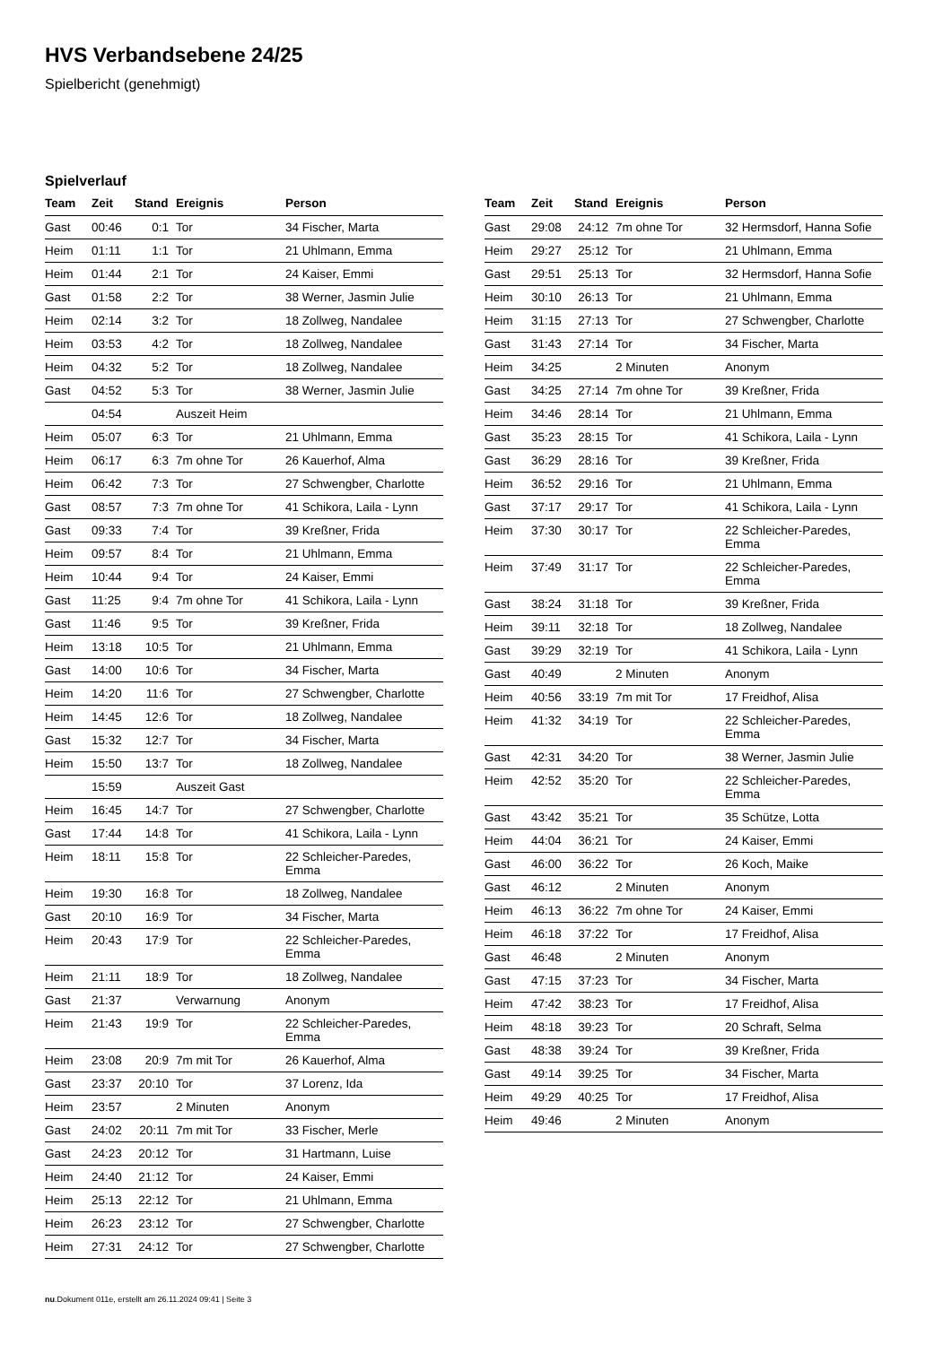HVS Verbandsebene 24/25
Spielbericht (genehmigt)
Spielverlauf
| Team | Zeit | Stand | Ereignis | Person |
| --- | --- | --- | --- | --- |
| Gast | 00:46 | 0:1 | Tor | 34 Fischer, Marta |
| Heim | 01:11 | 1:1 | Tor | 21 Uhlmann, Emma |
| Heim | 01:44 | 2:1 | Tor | 24 Kaiser, Emmi |
| Gast | 01:58 | 2:2 | Tor | 38 Werner, Jasmin Julie |
| Heim | 02:14 | 3:2 | Tor | 18 Zollweg, Nandalee |
| Heim | 03:53 | 4:2 | Tor | 18 Zollweg, Nandalee |
| Heim | 04:32 | 5:2 | Tor | 18 Zollweg, Nandalee |
| Gast | 04:52 | 5:3 | Tor | 38 Werner, Jasmin Julie |
| | 04:54 | | Auszeit Heim | |
| Heim | 05:07 | 6:3 | Tor | 21 Uhlmann, Emma |
| Heim | 06:17 | 6:3 | 7m ohne Tor | 26 Kauerhof, Alma |
| Heim | 06:42 | 7:3 | Tor | 27 Schwengber, Charlotte |
| Gast | 08:57 | 7:3 | 7m ohne Tor | 41 Schikora, Laila - Lynn |
| Gast | 09:33 | 7:4 | Tor | 39 Kreßner, Frida |
| Heim | 09:57 | 8:4 | Tor | 21 Uhlmann, Emma |
| Heim | 10:44 | 9:4 | Tor | 24 Kaiser, Emmi |
| Gast | 11:25 | 9:4 | 7m ohne Tor | 41 Schikora, Laila - Lynn |
| Gast | 11:46 | 9:5 | Tor | 39 Kreßner, Frida |
| Heim | 13:18 | 10:5 | Tor | 21 Uhlmann, Emma |
| Gast | 14:00 | 10:6 | Tor | 34 Fischer, Marta |
| Heim | 14:20 | 11:6 | Tor | 27 Schwengber, Charlotte |
| Heim | 14:45 | 12:6 | Tor | 18 Zollweg, Nandalee |
| Gast | 15:32 | 12:7 | Tor | 34 Fischer, Marta |
| Heim | 15:50 | 13:7 | Tor | 18 Zollweg, Nandalee |
| | 15:59 | | Auszeit Gast | |
| Heim | 16:45 | 14:7 | Tor | 27 Schwengber, Charlotte |
| Gast | 17:44 | 14:8 | Tor | 41 Schikora, Laila - Lynn |
| Heim | 18:11 | 15:8 | Tor | 22 Schleicher-Paredes, Emma |
| Heim | 19:30 | 16:8 | Tor | 18 Zollweg, Nandalee |
| Gast | 20:10 | 16:9 | Tor | 34 Fischer, Marta |
| Heim | 20:43 | 17:9 | Tor | 22 Schleicher-Paredes, Emma |
| Heim | 21:11 | 18:9 | Tor | 18 Zollweg, Nandalee |
| Gast | 21:37 | | Verwarnung | Anonym |
| Heim | 21:43 | 19:9 | Tor | 22 Schleicher-Paredes, Emma |
| Heim | 23:08 | 20:9 | 7m mit Tor | 26 Kauerhof, Alma |
| Gast | 23:37 | 20:10 | Tor | 37 Lorenz, Ida |
| Heim | 23:57 | | 2 Minuten | Anonym |
| Gast | 24:02 | 20:11 | 7m mit Tor | 33 Fischer, Merle |
| Gast | 24:23 | 20:12 | Tor | 31 Hartmann, Luise |
| Heim | 24:40 | 21:12 | Tor | 24 Kaiser, Emmi |
| Heim | 25:13 | 22:12 | Tor | 21 Uhlmann, Emma |
| Heim | 26:23 | 23:12 | Tor | 27 Schwengber, Charlotte |
| Heim | 27:31 | 24:12 | Tor | 27 Schwengber, Charlotte |
| Team | Zeit | Stand | Ereignis | Person |
| --- | --- | --- | --- | --- |
| Gast | 29:08 | 24:12 | 7m ohne Tor | 32 Hermsdorf, Hanna Sofie |
| Heim | 29:27 | 25:12 | Tor | 21 Uhlmann, Emma |
| Gast | 29:51 | 25:13 | Tor | 32 Hermsdorf, Hanna Sofie |
| Heim | 30:10 | 26:13 | Tor | 21 Uhlmann, Emma |
| Heim | 31:15 | 27:13 | Tor | 27 Schwengber, Charlotte |
| Gast | 31:43 | 27:14 | Tor | 34 Fischer, Marta |
| Heim | 34:25 | | 2 Minuten | Anonym |
| Gast | 34:25 | 27:14 | 7m ohne Tor | 39 Kreßner, Frida |
| Heim | 34:46 | 28:14 | Tor | 21 Uhlmann, Emma |
| Gast | 35:23 | 28:15 | Tor | 41 Schikora, Laila - Lynn |
| Gast | 36:29 | 28:16 | Tor | 39 Kreßner, Frida |
| Heim | 36:52 | 29:16 | Tor | 21 Uhlmann, Emma |
| Gast | 37:17 | 29:17 | Tor | 41 Schikora, Laila - Lynn |
| Heim | 37:30 | 30:17 | Tor | 22 Schleicher-Paredes, Emma |
| Heim | 37:49 | 31:17 | Tor | 22 Schleicher-Paredes, Emma |
| Gast | 38:24 | 31:18 | Tor | 39 Kreßner, Frida |
| Heim | 39:11 | 32:18 | Tor | 18 Zollweg, Nandalee |
| Gast | 39:29 | 32:19 | Tor | 41 Schikora, Laila - Lynn |
| Gast | 40:49 | | 2 Minuten | Anonym |
| Heim | 40:56 | 33:19 | 7m mit Tor | 17 Freidhof, Alisa |
| Heim | 41:32 | 34:19 | Tor | 22 Schleicher-Paredes, Emma |
| Gast | 42:31 | 34:20 | Tor | 38 Werner, Jasmin Julie |
| Heim | 42:52 | 35:20 | Tor | 22 Schleicher-Paredes, Emma |
| Gast | 43:42 | 35:21 | Tor | 35 Schütze, Lotta |
| Heim | 44:04 | 36:21 | Tor | 24 Kaiser, Emmi |
| Gast | 46:00 | 36:22 | Tor | 26 Koch, Maike |
| Gast | 46:12 | | 2 Minuten | Anonym |
| Heim | 46:13 | 36:22 | 7m ohne Tor | 24 Kaiser, Emmi |
| Heim | 46:18 | 37:22 | Tor | 17 Freidhof, Alisa |
| Gast | 46:48 | | 2 Minuten | Anonym |
| Gast | 47:15 | 37:23 | Tor | 34 Fischer, Marta |
| Heim | 47:42 | 38:23 | Tor | 17 Freidhof, Alisa |
| Heim | 48:18 | 39:23 | Tor | 20 Schraft, Selma |
| Gast | 48:38 | 39:24 | Tor | 39 Kreßner, Frida |
| Gast | 49:14 | 39:25 | Tor | 34 Fischer, Marta |
| Heim | 49:29 | 40:25 | Tor | 17 Freidhof, Alisa |
| Heim | 49:46 | | 2 Minuten | Anonym |
nu.Dokument 011e, erstellt am 26.11.2024 09:41 | Seite 3